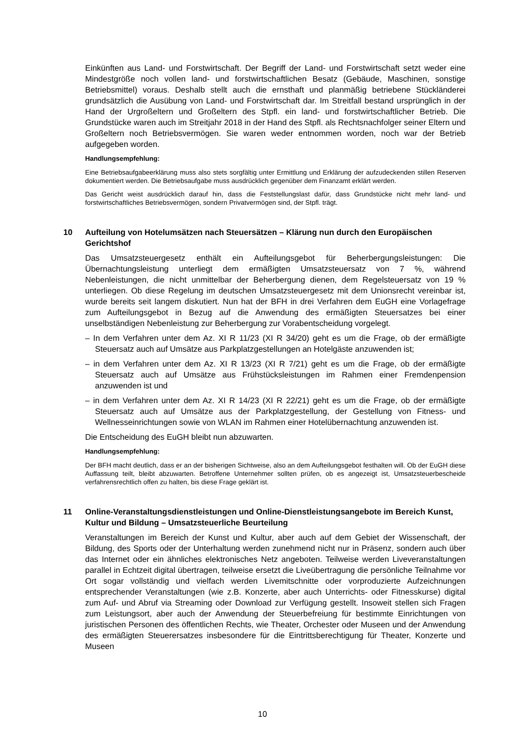Einkünften aus Land- und Forstwirtschaft. Der Begriff der Land- und Forstwirtschaft setzt weder eine Mindestgröße noch vollen land- und forstwirtschaftlichen Besatz (Gebäude, Maschinen, sonstige Betriebsmittel) voraus. Deshalb stellt auch die ernsthaft und planmäßig betriebene Stückländerei grundsätzlich die Ausübung von Land- und Forstwirtschaft dar. Im Streitfall bestand ursprünglich in der Hand der Urgroßeltern und Großeltern des Stpfl. ein land- und forstwirtschaftlicher Betrieb. Die Grundstücke waren auch im Streitjahr 2018 in der Hand des Stpfl. als Rechtsnachfolger seiner Eltern und Großeltern noch Betriebsvermögen. Sie waren weder entnommen worden, noch war der Betrieb aufgegeben worden.
Handlungsempfehlung:
Eine Betriebsaufgabeerklärung muss also stets sorgfältig unter Ermittlung und Erklärung der aufzudeckenden stillen Reserven dokumentiert werden. Die Betriebsaufgabe muss ausdrücklich gegenüber dem Finanzamt erklärt werden.
Das Gericht weist ausdrücklich darauf hin, dass die Feststellungslast dafür, dass Grundstücke nicht mehr land- und forstwirtschaftliches Betriebsvermögen, sondern Privatvermögen sind, der Stpfl. trägt.
10 Aufteilung von Hotelumsätzen nach Steuersätzen – Klärung nun durch den Europäischen Gerichtshof
Das Umsatzsteuergesetz enthält ein Aufteilungsgebot für Beherbergungsleistungen: Die Übernachtungsleistung unterliegt dem ermäßigten Umsatzsteuersatz von 7 %, während Nebenleistungen, die nicht unmittelbar der Beherbergung dienen, dem Regelsteuersatz von 19 % unterliegen. Ob diese Regelung im deutschen Umsatzsteuergesetz mit dem Unionsrecht vereinbar ist, wurde bereits seit langem diskutiert. Nun hat der BFH in drei Verfahren dem EuGH eine Vorlagefrage zum Aufteilungsgebot in Bezug auf die Anwendung des ermäßigten Steuersatzes bei einer unselbständigen Nebenleistung zur Beherbergung zur Vorabentscheidung vorgelegt.
– In dem Verfahren unter dem Az. XI R 11/23 (XI R 34/20) geht es um die Frage, ob der ermäßigte Steuersatz auch auf Umsätze aus Parkplatzgestellungen an Hotelgäste anzuwenden ist;
– in dem Verfahren unter dem Az. XI R 13/23 (XI R 7/21) geht es um die Frage, ob der ermäßigte Steuersatz auch auf Umsätze aus Frühstücksleistungen im Rahmen einer Fremdenpension anzuwenden ist und
– in dem Verfahren unter dem Az. XI R 14/23 (XI R 22/21) geht es um die Frage, ob der ermäßigte Steuersatz auch auf Umsätze aus der Parkplatzgestellung, der Gestellung von Fitness- und Wellnesseinrichtungen sowie von WLAN im Rahmen einer Hotelübernachtung anzuwenden ist.
Die Entscheidung des EuGH bleibt nun abzuwarten.
Handlungsempfehlung:
Der BFH macht deutlich, dass er an der bisherigen Sichtweise, also an dem Aufteilungsgebot festhalten will. Ob der EuGH diese Auffassung teilt, bleibt abzuwarten. Betroffene Unternehmer sollten prüfen, ob es angezeigt ist, Umsatzsteuerbescheide verfahrensrechtlich offen zu halten, bis diese Frage geklärt ist.
11 Online-Veranstaltungsdienstleistungen und Online-Dienstleistungsangebote im Bereich Kunst, Kultur und Bildung – Umsatzsteuerliche Beurteilung
Veranstaltungen im Bereich der Kunst und Kultur, aber auch auf dem Gebiet der Wissenschaft, der Bildung, des Sports oder der Unterhaltung werden zunehmend nicht nur in Präsenz, sondern auch über das Internet oder ein ähnliches elektronisches Netz angeboten. Teilweise werden Liveveranstaltungen parallel in Echtzeit digital übertragen, teilweise ersetzt die Liveübertragung die persönliche Teilnahme vor Ort sogar vollständig und vielfach werden Livemitschnitte oder vorproduzierte Aufzeichnungen entsprechender Veranstaltungen (wie z.B. Konzerte, aber auch Unterrichts- oder Fitnesskurse) digital zum Auf- und Abruf via Streaming oder Download zur Verfügung gestellt. Insoweit stellen sich Fragen zum Leistungsort, aber auch der Anwendung der Steuerbefreiung für bestimmte Einrichtungen von juristischen Personen des öffentlichen Rechts, wie Theater, Orchester oder Museen und der Anwendung des ermäßigten Steuerersatzes insbesondere für die Eintrittsberechtigung für Theater, Konzerte und Museen
10